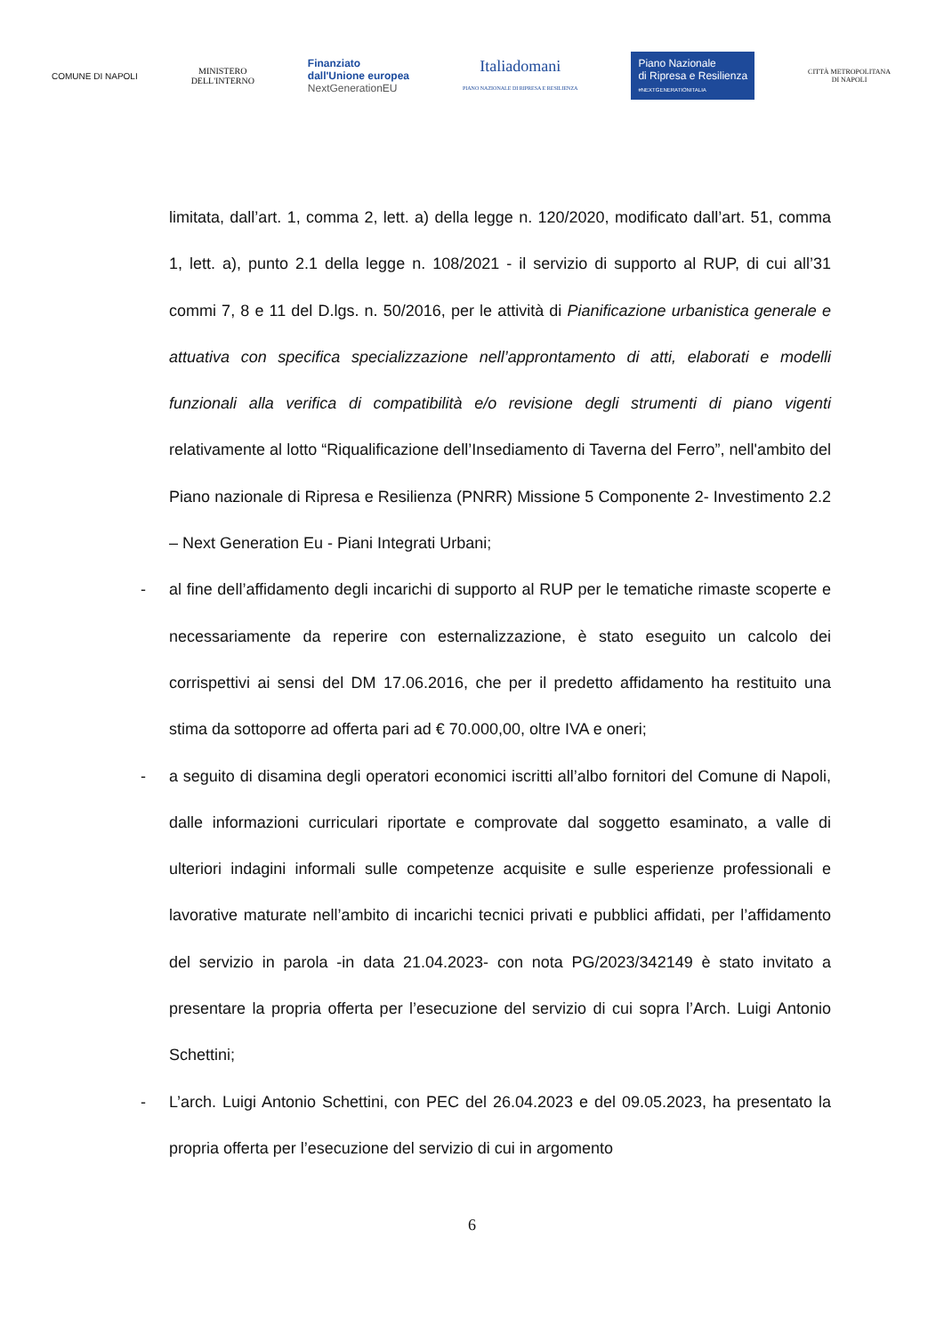COMUNE DI NAPOLI
MINISTERO
DELL'INTERNO
Finanziato
dall'Unione europea
NextGenerationEU
Italiadomani
PIANO NAZIONALE DI RIPRESA E RESILIENZA
Piano Nazionale
di Ripresa e Resilienza
#NEXTGENERATIONITALIA
CITTÀ METROPOLITANA
DI NAPOLI
limitata, dall’art. 1, comma 2, lett. a) della legge n. 120/2020, modificato dall’art. 51, comma 1, lett. a), punto 2.1 della legge n. 108/2021 - il servizio di supporto al RUP, di cui all’31 commi 7, 8 e 11 del D.lgs. n. 50/2016, per le attività di Pianificazione urbanistica generale e attuativa con specifica specializzazione nell’approntamento di atti, elaborati e modelli funzionali alla verifica di compatibilità e/o revisione degli strumenti di piano vigenti relativamente al lotto “Riqualificazione dell’Insediamento di Taverna del Ferro”, nell'ambito del Piano nazionale di Ripresa e Resilienza (PNRR) Missione 5 Componente 2- Investimento 2.2 – Next Generation Eu - Piani Integrati Urbani;
- al fine dell’affidamento degli incarichi di supporto al RUP per le tematiche rimaste scoperte e necessariamente da reperire con esternalizzazione, è stato eseguito un calcolo dei corrispettivi ai sensi del DM 17.06.2016, che per il predetto affidamento ha restituito una stima da sottoporre ad offerta pari ad € 70.000,00, oltre IVA e oneri;
- a seguito di disamina degli operatori economici iscritti all’albo fornitori del Comune di Napoli, dalle informazioni curriculari riportate e comprovate dal soggetto esaminato, a valle di ulteriori indagini informali sulle competenze acquisite e sulle esperienze professionali e lavorative maturate nell’ambito di incarichi tecnici privati e pubblici affidati, per l’affidamento del servizio in parola -in data 21.04.2023- con nota PG/2023/342149 è stato invitato a presentare la propria offerta per l’esecuzione del servizio di cui sopra l’Arch. Luigi Antonio Schettini;
- L’arch. Luigi Antonio Schettini, con PEC del 26.04.2023 e del 09.05.2023, ha presentato la propria offerta per l’esecuzione del servizio di cui in argomento
6